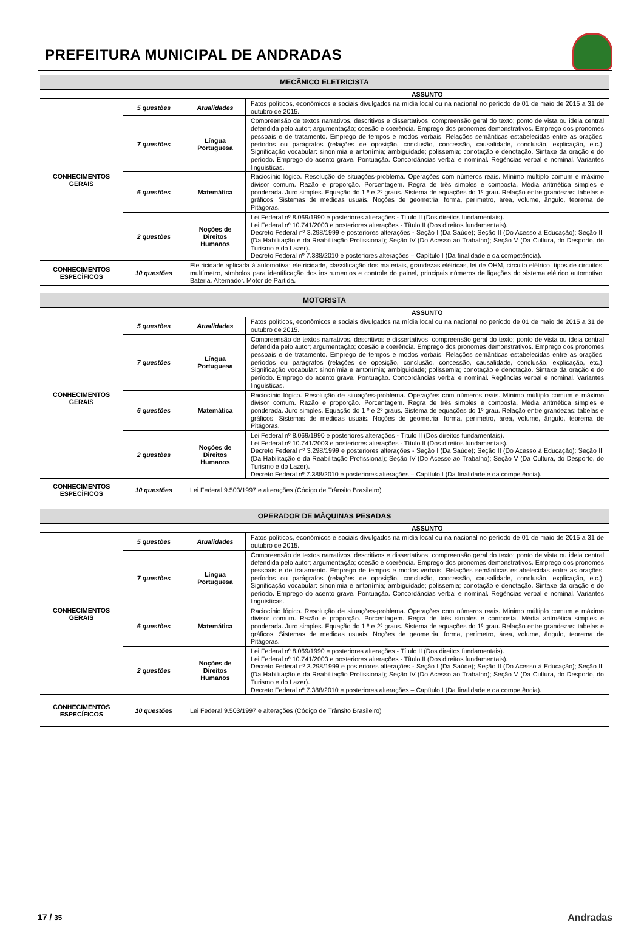PREFEITURA MUNICIPAL DE ANDRADAS
| MECÂNICO ELETRICISTA | | | |
| --- | --- | --- | --- |
| | | | ASSUNTO |
| CONHECIMENTOS GERAIS | 5 questões | Atualidades | Fatos políticos, econômicos e sociais divulgados na mídia local ou na nacional no período de 01 de maio de 2015 a 31 de outubro de 2015. |
| | 7 questões | Língua Portuguesa | Compreensão de textos narrativos, descritivos e dissertativos: compreensão geral do texto; ponto de vista ou ideia central defendida pelo autor; argumentação; coesão e coerência. Emprego dos pronomes demonstrativos. Emprego dos pronomes pessoais e de tratamento. Emprego de tempos e modos verbais. Relações semânticas estabelecidas entre as orações, períodos ou parágrafos (relações de oposição, conclusão, concessão, causalidade, conclusão, explicação, etc.). Significação vocabular: sinonímia e antonímia; ambiguidade; polissemia; conotação e denotação. Sintaxe da oração e do período. Emprego do acento grave. Pontuação. Concordâncias verbal e nominal. Regências verbal e nominal. Variantes linguísticas. |
| | 6 questões | Matemática | Raciocínio lógico. Resolução de situações-problema. Operações com números reais. Mínimo múltiplo comum e máximo divisor comum. Razão e proporção. Porcentagem. Regra de três simples e composta. Média aritmética simples e ponderada. Juro simples. Equação do 1 º e 2º graus. Sistema de equações do 1º grau. Relação entre grandezas: tabelas e gráficos. Sistemas de medidas usuais. Noções de geometria: forma, perímetro, área, volume, ângulo, teorema de Pitágoras. |
| | 2 questões | Noções de Direitos Humanos | Lei Federal nº 8.069/1990 e posteriores alterações - Título II (Dos direitos fundamentais). Lei Federal nº 10.741/2003 e posteriores alterações - Título II (Dos direitos fundamentais). Decreto Federal nº 3.298/1999 e posteriores alterações - Seção I (Da Saúde); Seção II (Do Acesso à Educação); Seção III (Da Habilitação e da Reabilitação Profissional); Seção IV (Do Acesso ao Trabalho); Seção V (Da Cultura, do Desporto, do Turismo e do Lazer). Decreto Federal nº 7.388/2010 e posteriores alterações – Capítulo I (Da finalidade e da competência). |
| CONHECIMENTOS ESPECÍFICOS | 10 questões | Eletricidade aplicada à automotiva: eletricidade, classificação dos materiais, grandezas elétricas, lei de OHM, circuito elétrico, tipos de circuitos, multímetro, símbolos para identificação dos instrumentos e controle do painel, principais números de ligações do sistema elétrico automotivo. Bateria. Alternador. Motor de Partida. | |
| MOTORISTA | | | |
| --- | --- | --- | --- |
| | | | ASSUNTO |
| CONHECIMENTOS GERAIS | 5 questões | Atualidades | Fatos políticos, econômicos e sociais divulgados na mídia local ou na nacional no período de 01 de maio de 2015 a 31 de outubro de 2015. |
| | 7 questões | Língua Portuguesa | Compreensão de textos narrativos, descritivos e dissertativos: compreensão geral do texto; ponto de vista ou ideia central defendida pelo autor; argumentação; coesão e coerência. Emprego dos pronomes demonstrativos. Emprego dos pronomes pessoais e de tratamento. Emprego de tempos e modos verbais. Relações semânticas estabelecidas entre as orações, períodos ou parágrafos (relações de oposição, conclusão, concessão, causalidade, conclusão, explicação, etc.). Significação vocabular: sinonímia e antonímia; ambiguidade; polissemia; conotação e denotação. Sintaxe da oração e do período. Emprego do acento grave. Pontuação. Concordâncias verbal e nominal. Regências verbal e nominal. Variantes linguísticas. |
| | 6 questões | Matemática | Raciocínio lógico. Resolução de situações-problema. Operações com números reais. Mínimo múltiplo comum e máximo divisor comum. Razão e proporção. Porcentagem. Regra de três simples e composta. Média aritmética simples e ponderada. Juro simples. Equação do 1 º e 2º graus. Sistema de equações do 1º grau. Relação entre grandezas: tabelas e gráficos. Sistemas de medidas usuais. Noções de geometria: forma, perímetro, área, volume, ângulo, teorema de Pitágoras. |
| | 2 questões | Noções de Direitos Humanos | Lei Federal nº 8.069/1990 e posteriores alterações - Título II (Dos direitos fundamentais). Lei Federal nº 10.741/2003 e posteriores alterações - Título II (Dos direitos fundamentais). Decreto Federal nº 3.298/1999 e posteriores alterações - Seção I (Da Saúde); Seção II (Do Acesso à Educação); Seção III (Da Habilitação e da Reabilitação Profissional); Seção IV (Do Acesso ao Trabalho); Seção V (Da Cultura, do Desporto, do Turismo e do Lazer). Decreto Federal nº 7.388/2010 e posteriores alterações – Capítulo I (Da finalidade e da competência). |
| CONHECIMENTOS ESPECÍFICOS | 10 questões | Lei Federal 9.503/1997 e alterações (Código de Trânsito Brasileiro) | |
| OPERADOR DE MÁQUINAS PESADAS | | | |
| --- | --- | --- | --- |
| | | | ASSUNTO |
| CONHECIMENTOS GERAIS | 5 questões | Atualidades | Fatos políticos, econômicos e sociais divulgados na mídia local ou na nacional no período de 01 de maio de 2015 a 31 de outubro de 2015. |
| | 7 questões | Língua Portuguesa | Compreensão de textos narrativos, descritivos e dissertativos: compreensão geral do texto; ponto de vista ou ideia central defendida pelo autor; argumentação; coesão e coerência. Emprego dos pronomes demonstrativos. Emprego dos pronomes pessoais e de tratamento. Emprego de tempos e modos verbais. Relações semânticas estabelecidas entre as orações, períodos ou parágrafos (relações de oposição, conclusão, concessão, causalidade, conclusão, explicação, etc.). Significação vocabular: sinonímia e antonímia; ambiguidade; polissemia; conotação e denotação. Sintaxe da oração e do período. Emprego do acento grave. Pontuação. Concordâncias verbal e nominal. Regências verbal e nominal. Variantes linguísticas. |
| | 6 questões | Matemática | Raciocínio lógico. Resolução de situações-problema. Operações com números reais. Mínimo múltiplo comum e máximo divisor comum. Razão e proporção. Porcentagem. Regra de três simples e composta. Média aritmética simples e ponderada. Juro simples. Equação do 1 º e 2º graus. Sistema de equações do 1º grau. Relação entre grandezas: tabelas e gráficos. Sistemas de medidas usuais. Noções de geometria: forma, perímetro, área, volume, ângulo, teorema de Pitágoras. |
| | 2 questões | Noções de Direitos Humanos | Lei Federal nº 8.069/1990 e posteriores alterações - Título II (Dos direitos fundamentais). Lei Federal nº 10.741/2003 e posteriores alterações - Título II (Dos direitos fundamentais). Decreto Federal nº 3.298/1999 e posteriores alterações - Seção I (Da Saúde); Seção II (Do Acesso à Educação); Seção III (Da Habilitação e da Reabilitação Profissional); Seção IV (Do Acesso ao Trabalho); Seção V (Da Cultura, do Desporto, do Turismo e do Lazer). Decreto Federal nº 7.388/2010 e posteriores alterações – Capítulo I (Da finalidade e da competência). |
| CONHECIMENTOS ESPECÍFICOS | 10 questões | Lei Federal 9.503/1997 e alterações (Código de Trânsito Brasileiro) | |
17 / 35 Andradas